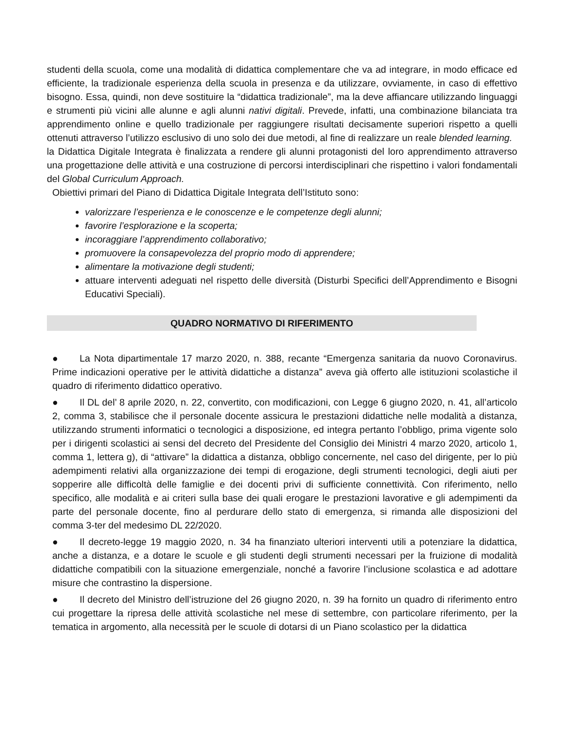studenti della scuola, come una modalità di didattica complementare che va ad integrare, in modo efficace ed efficiente, la tradizionale esperienza della scuola in presenza e da utilizzare, ovviamente, in caso di effettivo bisogno. Essa, quindi, non deve sostituire la “didattica tradizionale”, ma la deve affiancare utilizzando linguaggi e strumenti più vicini alle alunne e agli alunni nativi digitali. Prevede, infatti, una combinazione bilanciata tra apprendimento online e quello tradizionale per raggiungere risultati decisamente superiori rispetto a quelli ottenuti attraverso l’utilizzo esclusivo di uno solo dei due metodi, al fine di realizzare un reale blended learning.
la Didattica Digitale Integrata è finalizzata a rendere gli alunni protagonisti del loro apprendimento attraverso una progettazione delle attività e una costruzione di percorsi interdisciplinari che rispettino i valori fondamentali del Global Curriculum Approach.
Obiettivi primari del Piano di Didattica Digitale Integrata dell’Istituto sono:
valorizzare l’esperienza e le conoscenze e le competenze degli alunni;
favorire l’esplorazione e la scoperta;
incoraggiare l’apprendimento collaborativo;
promuovere la consapevolezza del proprio modo di apprendere;
alimentare la motivazione degli studenti;
attuare interventi adeguati nel rispetto delle diversità (Disturbi Specifici dell’Apprendimento e Bisogni Educativi Speciali).
QUADRO NORMATIVO DI RIFERIMENTO
● La Nota dipartimentale 17 marzo 2020, n. 388, recante “Emergenza sanitaria da nuovo Coronavirus. Prime indicazioni operative per le attività didattiche a distanza” aveva già offerto alle istituzioni scolastiche il quadro di riferimento didattico operativo.
● Il DL del’ 8 aprile 2020, n. 22, convertito, con modificazioni, con Legge 6 giugno 2020, n. 41, all’articolo 2, comma 3, stabilisce che il personale docente assicura le prestazioni didattiche nelle modalità a distanza, utilizzando strumenti informatici o tecnologici a disposizione, ed integra pertanto l’obbligo, prima vigente solo per i dirigenti scolastici ai sensi del decreto del Presidente del Consiglio dei Ministri 4 marzo 2020, articolo 1, comma 1, lettera g), di “attivare” la didattica a distanza, obbligo concernente, nel caso del dirigente, per lo più adempimenti relativi alla organizzazione dei tempi di erogazione, degli strumenti tecnologici, degli aiuti per sopperire alle difficoltà delle famiglie e dei docenti privi di sufficiente connettività. Con riferimento, nello specifico, alle modalità e ai criteri sulla base dei quali erogare le prestazioni lavorative e gli adempimenti da parte del personale docente, fino al perdurare dello stato di emergenza, si rimanda alle disposizioni del comma 3-ter del medesimo DL 22/2020.
● Il decreto-legge 19 maggio 2020, n. 34 ha finanziato ulteriori interventi utili a potenziare la didattica, anche a distanza, e a dotare le scuole e gli studenti degli strumenti necessari per la fruizione di modalità didattiche compatibili con la situazione emergenziale, nonché a favorire l’inclusione scolastica e ad adottare misure che contrastino la dispersione.
● Il decreto del Ministro dell’istruzione del 26 giugno 2020, n. 39 ha fornito un quadro di riferimento entro cui progettare la ripresa delle attività scolastiche nel mese di settembre, con particolare riferimento, per la tematica in argomento, alla necessità per le scuole di dotarsi di un Piano scolastico per la didattica